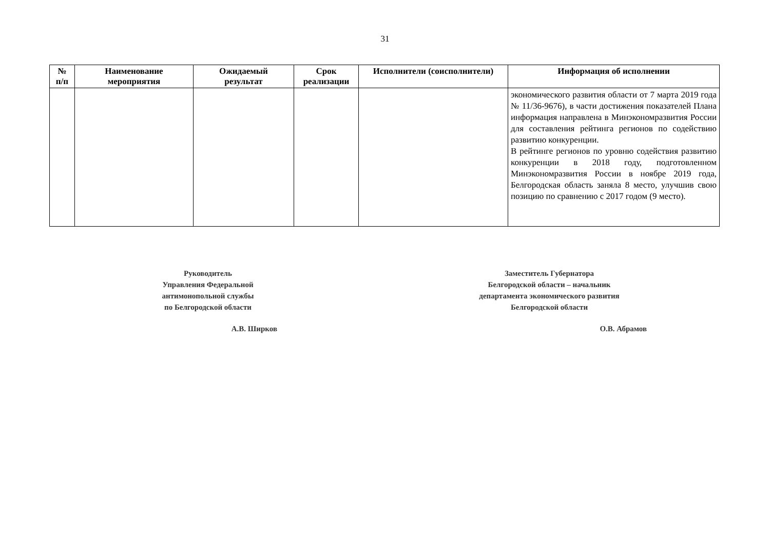31
| № п/п | Наименование мероприятия | Ожидаемый результат | Срок реализации | Исполнители (соисполнители) | Информация об исполнении |
| --- | --- | --- | --- | --- | --- |
| | | | | | экономического развития области от 7 марта 2019 года № 11/36-9676), в части достижения показателей Плана информация направлена в Минэкономразвития России для составления рейтинга регионов по содействию развитию конкуренции. В рейтинге регионов по уровню содействия развитию конкуренции в 2018 году, подготовленном Минэкономразвития России в ноябре 2019 года, Белгородская область заняла 8 место, улучшив свою позицию по сравнению с 2017 годом (9 место). |
Руководитель
Управления Федеральной
антимонопольной службы
по Белгородской области
А.В. Ширков
Заместитель Губернатора
Белгородской области – начальник
департамента экономического развития
Белгородской области
О.В. Абрамов